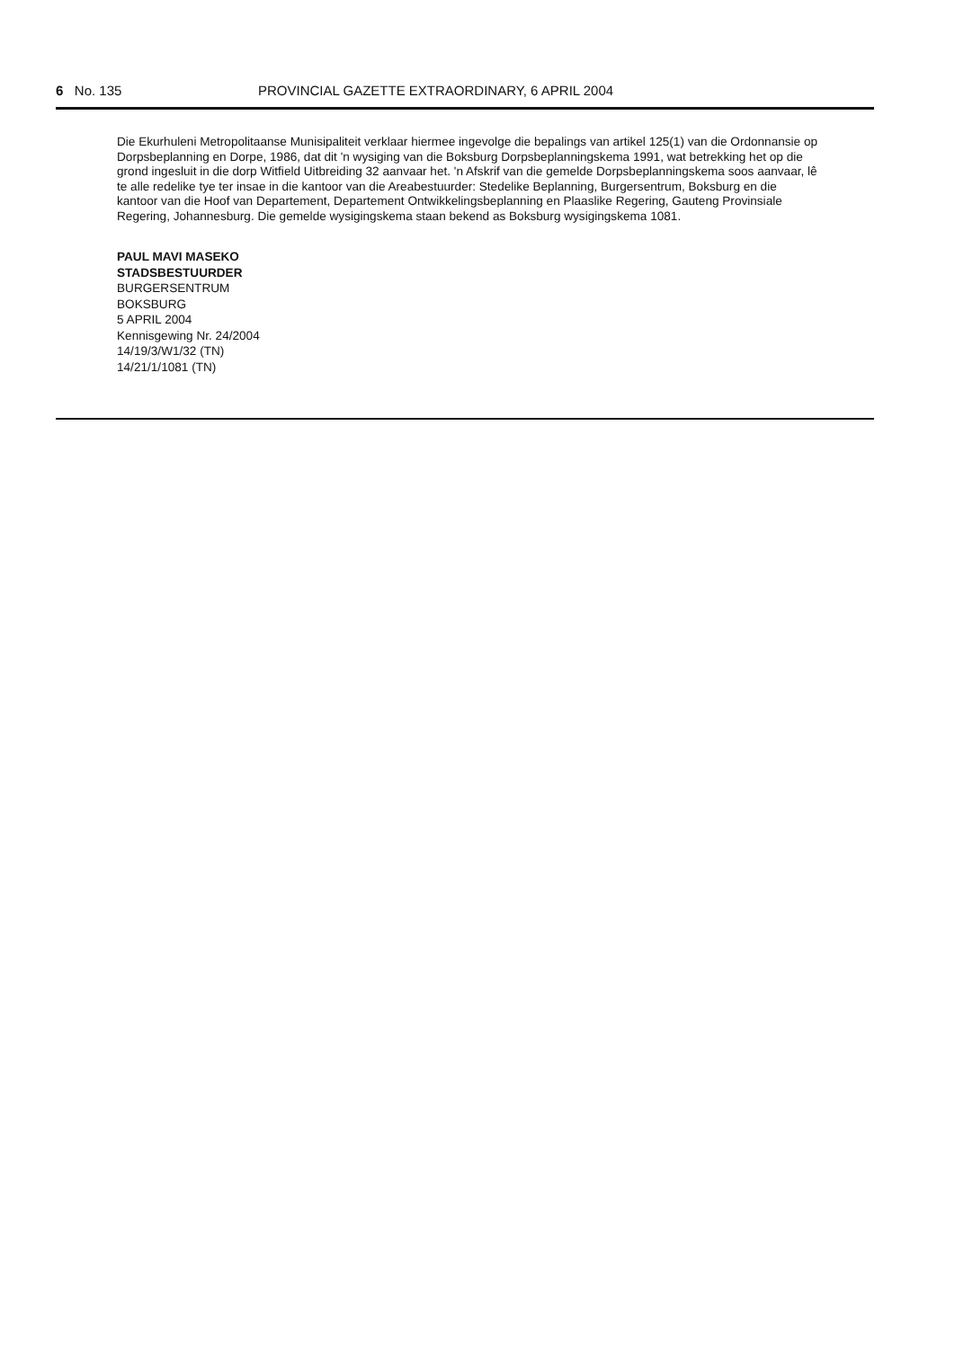6 No. 135 PROVINCIAL GAZETTE EXTRAORDINARY, 6 APRIL 2004
Die Ekurhuleni Metropolitaanse Munisipaliteit verklaar hiermee ingevolge die bepalings van artikel 125(1) van die Ordonnansie op Dorpsbeplanning en Dorpe, 1986, dat dit 'n wysiging van die Boksburg Dorpsbeplanningskema 1991, wat betrekking het op die grond ingesluit in die dorp Witfield Uitbreiding 32 aanvaar het. 'n Afskrif van die gemelde Dorpsbeplanningskema soos aanvaar, lê te alle redelike tye ter insae in die kantoor van die Areabestuurder: Stedelike Beplanning, Burgersentrum, Boksburg en die kantoor van die Hoof van Departement, Departement Ontwikkelingsbeplanning en Plaaslike Regering, Gauteng Provinsiale Regering, Johannesburg. Die gemelde wysigingskema staan bekend as Boksburg wysigingskema 1081.
PAUL MAVI MASEKO
STADSBESTUURDER
BURGERSENTRUM
BOKSBURG
5 APRIL 2004
Kennisgewing Nr. 24/2004
14/19/3/W1/32 (TN)
14/21/1/1081 (TN)